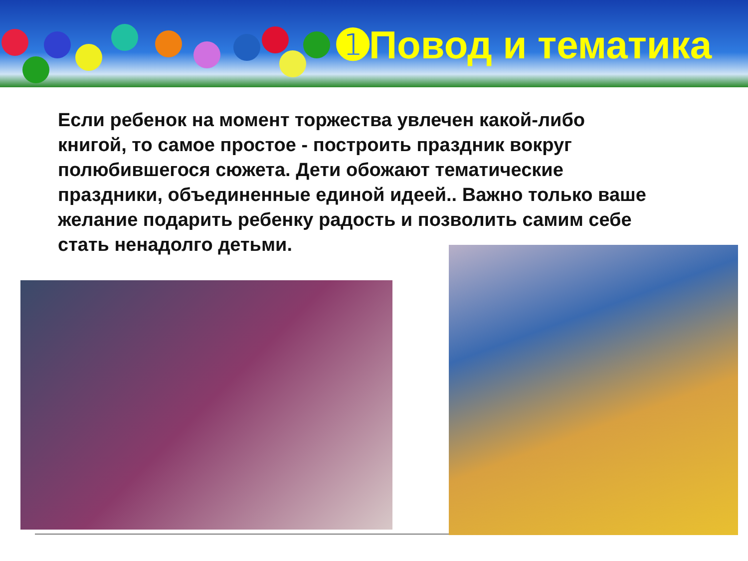➊Повод и тематика
Если ребенок на момент торжества увлечен какой-либо книгой, то самое простое - построить праздник вокруг полюбившегося сюжета. Дети обожают тематические праздники, объединенные единой идеей.. Важно только ваше желание подарить ребенку радость и позволить самим себе стать ненадолго детьми.